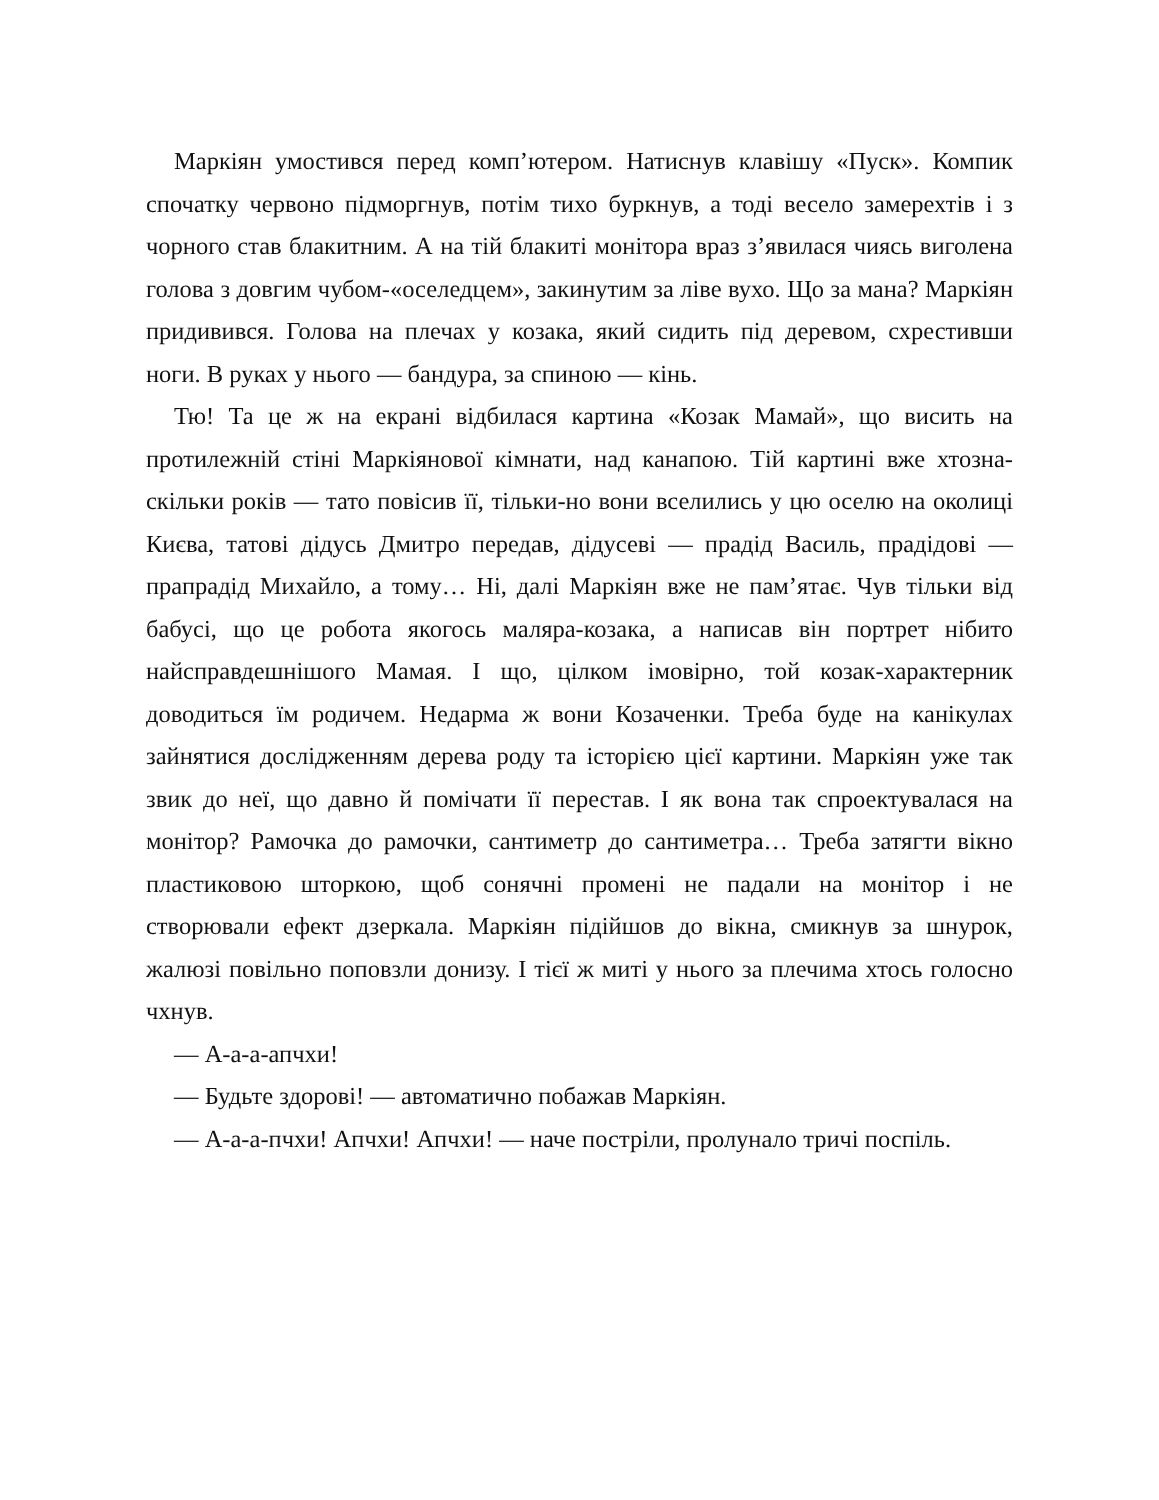Маркіян умостився перед комп’ютером. Натиснув клавішу «Пуск». Компик спочатку червоно підморгнув, потім тихо буркнув, а тоді весело замерехтів і з чорного став блакитним. А на тій блакиті монітора враз з’явилася чиясь виголена голова з довгим чубом-«оселедцем», закинутим за ліве вухо. Що за мана? Маркіян придивився. Голова на плечах у козака, який сидить під деревом, схрестивши ноги. В руках у нього — бандура, за спиною — кінь.
Тю! Та це ж на екрані відбилася картина «Козак Мамай», що висить на протилежній стіні Маркіянової кімнати, над канапою. Тій картині вже хтозна-скільки років — тато повісив її, тільки-но вони вселились у цю оселю на околиці Києва, татові дідусь Дмитро передав, дідусеві — прадід Василь, прадідові — прапрадід Михайло, а тому… Ні, далі Маркіян вже не пам’ятає. Чув тільки від бабусі, що це робота якогось маляра-козака, а написав він портрет нібито найсправдешнішого Мамая. І що, цілком імовірно, той козак-характерник доводиться їм родичем. Недарма ж вони Козаченки. Треба буде на канікулах зайнятися дослідженням дерева роду та історією цієї картини. Маркіян уже так звик до неї, що давно й помічати її перестав. І як вона так спроектувалася на монітор? Рамочка до рамочки, сантиметр до сантиметра… Треба затягти вікно пластиковою шторкою, щоб сонячні промені не падали на монітор і не створювали ефект дзеркала. Маркіян підійшов до вікна, смикнув за шнурок, жалюзі повільно поповзли донизу. І тієї ж миті у нього за плечима хтось голосно чхнув.
— А-а-а-апчхи!
— Будьте здорові! — автоматично побажав Маркіян.
— А-а-а-пчхи! Апчхи! Апчхи! — наче постріли, пролунало тричі поспіль.